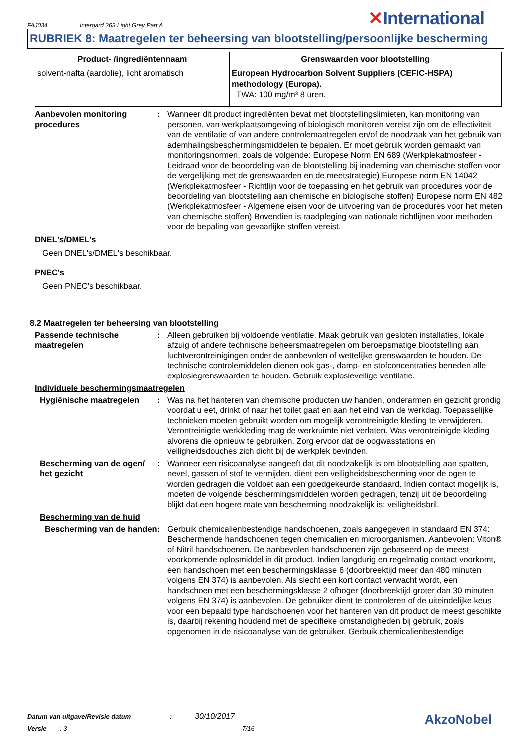FAJ034 Intergard 263 Light Grey Part A ✕International
RUBRIEK 8: Maatregelen ter beheersing van blootstelling/persoonlijke bescherming
| Product- /ingrediëntennaam | Grenswaarden voor blootstelling |
| --- | --- |
| solvent-nafta (aardolie), licht aromatisch | European Hydrocarbon Solvent Suppliers (CEFIC-HSPA) methodology (Europa). TWA: 100 mg/m³ 8 uren. |
Aanbevolen monitoring procedures
: Wanneer dit product ingrediënten bevat met blootstellingslimieten, kan monitoring van personen, van werkplaatsomgeving of biologisch monitoren vereist zijn om de effectiviteit van de ventilatie of van andere controlemaatregelen en/of de noodzaak van het gebruik van ademhalingsbeschermingsmiddelen te bepalen. Er moet gebruik worden gemaakt van monitoringsnormen, zoals de volgende: Europese Norm EN 689 (Werkplekatmosfeer - Leidraad voor de beoordeling van de blootstelling bij inademing van chemische stoffen voor de vergelijking met de grenswaarden en de meetstrategie) Europese norm EN 14042 (Werkplekatmosfeer - Richtlijn voor de toepassing en het gebruik van procedures voor de beoordeling van blootstelling aan chemische en biologische stoffen) Europese norm EN 482 (Werkplekatmosfeer - Algemene eisen voor de uitvoering van de procedures voor het meten van chemische stoffen) Bovendien is raadpleging van nationale richtlijnen voor methoden voor de bepaling van gevaarlijke stoffen vereist.
DNEL's/DMEL's
Geen DNEL's/DMEL's beschikbaar.
PNEC's
Geen PNEC's beschikbaar.
8.2 Maatregelen ter beheersing van blootstelling
Passende technische maatregelen
: Alleen gebruiken bij voldoende ventilatie. Maak gebruik van gesloten installaties, lokale afzuig of andere technische beheersmaatregelen om beroepsmatige blootstelling aan luchtverontreinigingen onder de aanbevolen of wettelijke grenswaarden te houden. De technische controlemiddelen dienen ook gas-, damp- en stofconcentraties beneden alle explosiegrenswaarden te houden. Gebruik explosieveilige ventilatie.
Individuele beschermingsmaatregelen
Hygiënische maatregelen : Was na het hanteren van chemische producten uw handen, onderarmen en gezicht grondig voordat u eet, drinkt of naar het toilet gaat en aan het eind van de werkdag. Toepasselijke technieken moeten gebruikt worden om mogelijk verontreinigde kleding te verwijderen. Verontreinigde werkkleding mag de werkruimte niet verlaten. Was verontreinigde kleding alvorens die opnieuw te gebruiken. Zorg ervoor dat de oogwasstations en veiligheidsdouches zich dicht bij de werkplek bevinden.
Bescherming van de ogen/ het gezicht
: Wanneer een risicoanalyse aangeeft dat dit noodzakelijk is om blootstelling aan spatten, nevel, gassen of stof te vermijden, dient een veiligheidsbescherming voor de ogen te worden gedragen die voldoet aan een goedgekeurde standaard. Indien contact mogelijk is, moeten de volgende beschermingsmiddelen worden gedragen, tenzij uit de beoordeling blijkt dat een hogere mate van bescherming noodzakelijk is: veiligheidsbril.
Bescherming van de huid
Bescherming van de handen
: Gerbuik chemicalienbestendige handschoenen, zoals aangegeven in standaard EN 374: Beschermende handschoenen tegen chemicalien en microorganismen. Aanbevolen: Viton® of Nitril handschoenen. De aanbevolen handschoenen zijn gebaseerd op de meest voorkomende oplosmiddel in dit product. Indien langdurig en regelmatig contact voorkomt, een handschoen met een beschermingsklasse 6 (doorbreektijd meer dan 480 minuten volgens EN 374) is aanbevolen. Als slecht een kort contact verwacht wordt, een handschoen met een beschermingsklasse 2 ofhoger (doorbreektijd groter dan 30 minuten volgens EN 374) is aanbevolen. De gebruiker dient te controleren of de uiteindelijke keus voor een bepaald type handschoenen voor het hanteren van dit product de meest geschikte is, daarbij rekening houdend met de specifieke omstandigheden bij gebruik, zoals opgenomen in de risicoanalyse van de gebruiker. Gerbuik chemicalienbestendige
Datum van uitgave/Revisie datum: 30/10/2017
Versie: 3 7/16
AkzoNobel